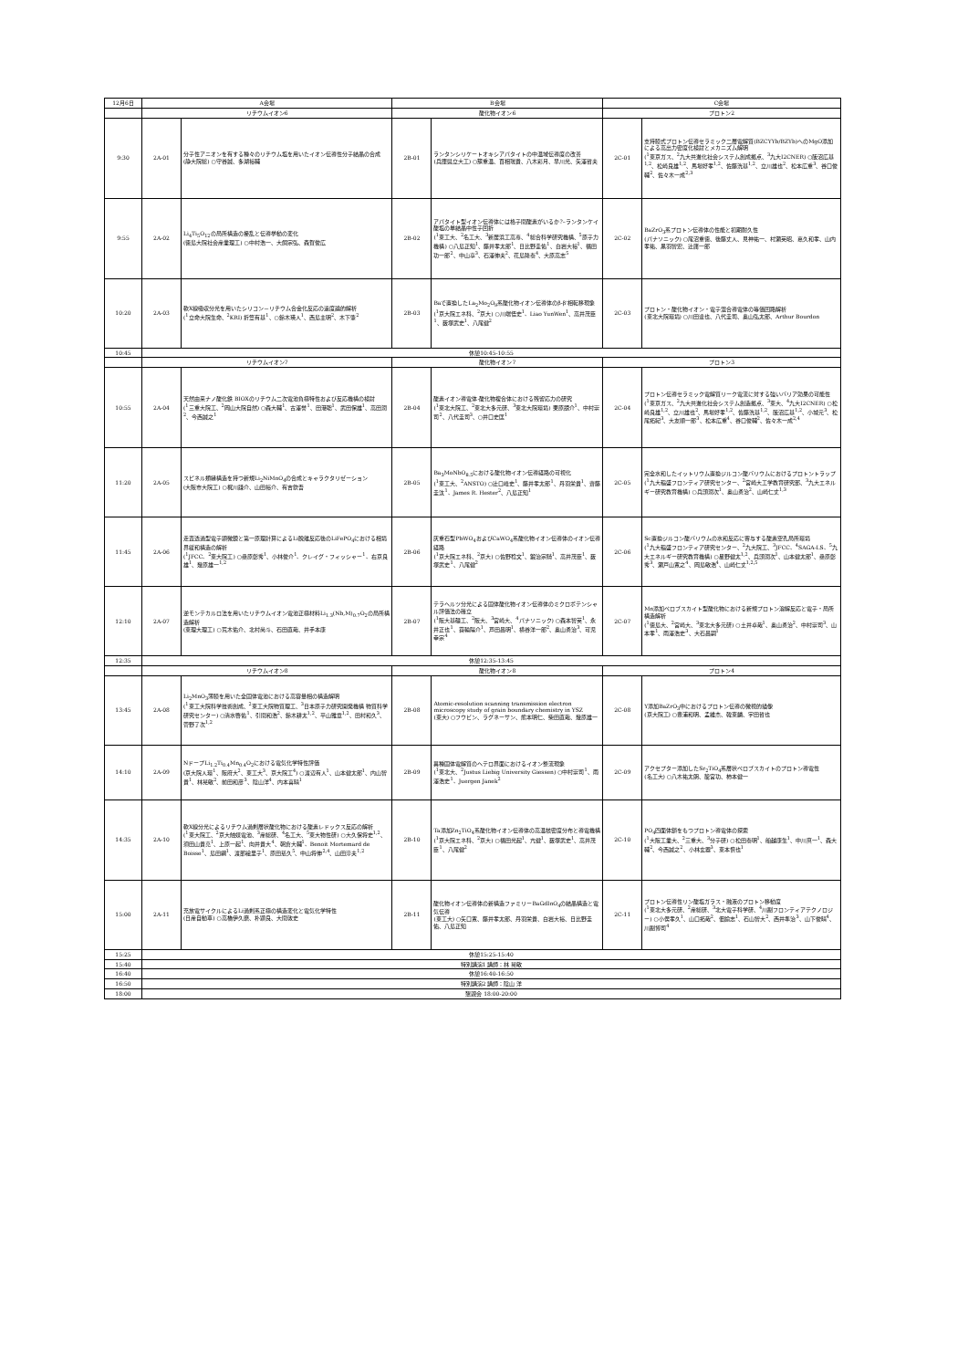| 12月6日 | A会場 | | B会場 | | C会場 | |
| --- | --- | --- | --- | --- | --- | --- |
| | リチウムイオン6 | | 酸化物イオン6 | | プロトン2 | |
| 9:30 | 2A-01 | 分子性アニオンを有する種々のリチウム塩を用いたイオン伝導性分子結晶の合成 (静大院総) ○守谷誠、多湖裕輔 | 2B-01 | ランタンシリケートオキシアパタイトの中温域伝導度の改善 (兵庫県立大工) ○籏重温、百相瑞貴、八木彩月、早川光、矢澤哲夫 | 2C-01 | 支持膜式プロトン伝導セラミック二層電解質(BZCYYb/BZYb)へのMgO添加による高出力密度化検討とメカニズム解明 (<sup>1</sup>東京ガス、<sup>2</sup>九大共進化社会システム創成拠点、<sup>3</sup>九大I2CNER) ○飯沼広基<sup>1,2</sup>、松崎良雄<sup>1,2</sup>、馬場好孝<sup>1,2</sup>、佐藤洸基<sup>1,2</sup>、立川雄也<sup>2</sup>、松本広重<sup>3</sup>、谷口俊輔<sup>2</sup>、佐々木一成<sup>2,3</sup> |
| 9:55 | 2A-02 | Li<sub>4</sub>Ti<sub>5</sub>O<sub>12</sub>の局所構造の擾乱と伝導挙動の変化 (徳島大院社会産業理工) ○中村浩一、大飼宗弘、森賀俊広 | 2B-02 | アパタイト型イオン伝導体には格子間酸素がいるか?–ランタンケイ酸塩の単結晶中性子回折 (<sup>1</sup>東工大、<sup>2</sup>名工大、<sup>3</sup>新居浜工高専、<sup>4</sup>総合科学研究機構、<sup>5</sup>原子力機構) ○八島正知<sup>1</sup>、藤井孝太郎<sup>1</sup>、日比野圭佑<sup>1</sup>、白岩大裕<sup>1</sup>、福田功一郎<sup>2</sup>、中山享<sup>3</sup>、石澤伸夫<sup>2</sup>、花島隆泰<sup>4</sup>、大原高志<sup>5</sup> | 2C-02 | BaZrO<sub>3</sub>系プロトン伝導体の性能と初期耐久性 (パナソニック) ○尾沼重徳、後藤丈人、見神祐一、村瀬英昭、嘉久和孝、山内孝祐、黒羽智宏、辻庸一郎 |
| 10:20 | 2A-03 | 軟X線吸収分光を用いたシリコン－リチウム合金化反応の速度論的解析 (<sup>1</sup>立命大院生命、<sup>2</sup>KRI) 折笠有基<sup>1</sup>、○鈴木瑛人<sup>1</sup>、西島主明<sup>2</sup>、木下肇<sup>2</sup> | 2B-03 | Baで置換したLa<sub>2</sub>Mo<sub>2</sub>O<sub>9</sub>系酸化物イオン伝導体のβ-β'相転移現象 (<sup>1</sup>京大院エネ科、<sup>2</sup>京大) ○川端悟史<sup>1</sup>、Liao YunWen<sup>1</sup>、高井茂臣<sup>1</sup>、薮塚武史<sup>1</sup>、八尾健<sup>2</sup> | 2C-03 | プロトン・酸化物イオン・電子混合導電体の等価回路解析 (東北大院環境) ○川田達也、八代圭司、奥山弘太郎、Arthur Bourdon |
| 10:45 | 休憩10:45-10:55 | | | | | |
| | リチウムイオン7 | | 酸化物イオン7 | | プロトン3 | |
| 10:55 | 2A-04 | 天然由来ナノ酸化鉄 BIOXのリチウム二次電池負極特性および反応機構の検討 (<sup>1</sup>三重大院工、<sup>2</sup>岡山大院自然) ○森大輔<sup>1</sup>、古澤誉<sup>1</sup>、田港聡<sup>1</sup>、武田保雄<sup>1</sup>、高田潤<sup>2</sup>、今西誠之<sup>1</sup> | 2B-04 | 酸素イオン導電体-酸化物複合体における残留応力の研究 (<sup>1</sup>東北大院工、<sup>2</sup>東北大多元研、<sup>3</sup>東北大院環境) 栗原諒介<sup>1</sup>、中村崇司<sup>2</sup>、八代圭司<sup>3</sup>、○井口史匡<sup>1</sup> | 2C-04 | プロトン伝導セラミック電解質リーク電流に対する強いバリア効果の可能性 (<sup>1</sup>東京ガス、<sup>2</sup>九大共進化社会システム創造拠点、<sup>3</sup>東大、<sup>4</sup>九大I2CNER) ○松崎良雄<sup>1,2</sup>、立川雄也<sup>2</sup>、馬場好孝<sup>1,2</sup>、佐藤洸基<sup>1,2</sup>、飯沼広基<sup>1,2</sup>、小城元<sup>3</sup>、松尾拓紀<sup>3</sup>、大友順一郎<sup>3</sup>、松本広重<sup>4</sup>、谷口俊輔<sup>2</sup>、佐々木一成<sup>2,4</sup> |
| 11:20 | 2A-05 | スピネル類縁構造を持つ新規Li<sub>2</sub>NiMnO<sub>4</sub>の合成とキャラクタリゼーション (大阪市大院工) ○梶川謙介、山田裕介、有吉欽吾 | 2B-05 | Ba<sub>3</sub>MoNbO<sub>8.5</sub>における酸化物イオン伝導経路の可視化 (<sup>1</sup>東工大、<sup>2</sup>ANSTO) ○辻口峰史<sup>1</sup>、藤井孝太郎<sup>1</sup>、丹羽栄貴<sup>1</sup>、齋藤圭汰<sup>1</sup>、James R. Hester<sup>2</sup>、八島正知<sup>1</sup> | 2C-05 | 完全水和したイットリウム置換ジルコン酸バリウムにおけるプロトントラップ (<sup>1</sup>九大稲盛フロンティア研究センター、<sup>2</sup>宮崎大工学教育研究部、<sup>3</sup>九大エネルギー研究教育機構) ○兵頭潤次<sup>1</sup>、奥山勇治<sup>2</sup>、山崎仁丈<sup>1,3</sup> |
| 11:45 | 2A-06 | 走査透過型電子顕微鏡と第一原理計算によるLi脱離反応後のLiFePO<sub>4</sub>における相境界緩和構造の解析 (<sup>1</sup>JFCC、<sup>2</sup>東大院工) ○桑原彰秀<sup>1</sup>、小林俊介<sup>1</sup>、クレイグ・フィッシャー<sup>1</sup>、右京良雄<sup>1</sup>、幾原雄一<sup>1,2</sup> | 2B-06 | 灰重石型PbWO<sub>4</sub>およびCaWO<sub>4</sub>系酸化物イオン伝導体のイオン伝導経路 (<sup>1</sup>京大院エネ科、<sup>2</sup>京大) ○佐野稔文<sup>1</sup>、鍛治宗騎<sup>1</sup>、高井茂臣<sup>1</sup>、薮塚武史<sup>1</sup>、八尾健<sup>2</sup> | 2C-06 | Sc置換ジルコン酸バリウムの水和反応に寄与する酸素空孔局所環境 (<sup>1</sup>九大稲盛フロンティア研究センター、<sup>2</sup>九大院工、<sup>3</sup>JFCC、<sup>4</sup>SAGA-LS、<sup>5</sup>九大エネルギー研究教育機構) ○星野健太<sup>1,2</sup>、兵頭潤次<sup>1</sup>、山本健太郎<sup>1</sup>、桑原彰秀<sup>3</sup>、瀬戸山寛之<sup>4</sup>、岡島敏浩<sup>4</sup>、山崎仁丈<sup>1,2,5</sup> |
| 12:10 | 2A-07 | 逆モンテカルロ法を用いたリチウムイオン電池正極材料Li<sub>1.3</sub>(Nb,M)<sub>0.7</sub>O<sub>2</sub>の局所構造解析 (東理大理工) ○荒木佑介、北村尚斗、石田直哉、井手本康 | 2B-07 | テラヘルツ分光による固体酸化物イオン伝導体のミクロポテンシャル評価法の確立 (<sup>1</sup>阪大基礎工、<sup>2</sup>阪大、<sup>3</sup>宮崎大、<sup>4</sup>パナソニック) ○森本智英<sup>1</sup>、永井正也<sup>1</sup>、蓑輪陽介<sup>1</sup>、芦田昌明<sup>1</sup>、横谷洋一郎<sup>2</sup>、奥山勇治<sup>3</sup>、可児幸宗<sup>4</sup> | 2C-07 | Mn添加ペロブスカイト型酸化物における新規プロトン溶解反応と電子・局所構造解析 (<sup>1</sup>徳島大、<sup>2</sup>宮崎大、<sup>3</sup>東北大多元研) ○土井卓哉<sup>1</sup>、奥山勇治<sup>2</sup>、中村崇司<sup>3</sup>、山本孝<sup>1</sup>、雨澤浩史<sup>3</sup>、大石昌嗣<sup>1</sup> |
| 12:35 | 休憩12:35-13:45 | | | | | |
| | リチウムイオン8 | | 酸化物イオン8 | | プロトン4 | |
| 13:45 | 2A-08 | Li<sub>2</sub>MnO<sub>3</sub>薄膜を用いた全固体電池における高容量相の構造解明 (<sup>1</sup>東工大院科学技術創成、<sup>2</sup>東工大院物質理工、<sup>3</sup>日本原子力研究開発機構 物質科学研究センター) ○清水啓佑<sup>1</sup>、引間和浩<sup>2</sup>、鈴木耕太<sup>1,2</sup>、平山雅章<sup>1,2</sup>、田村和久<sup>3</sup>、菅野了次<sup>1,2</sup> | 2B-08 | Atomic-resolution scanning transmission electron microscopy study of grain boundary chemistry in YSZ (東大) ○フウビン、ラグネーサン、熊本明仁、柴田直哉、幾原雄一 | 2C-08 | Y添加BaZrO<sub>3</sub>中におけるプロトン伝導の微視的描像 (京大院工) ○豊浦和明、孟維杰、韓東麟、宇田哲也 |
| 14:10 | 2A-09 | NドープLi<sub>1.2</sub>Ti<sub>0.4</sub>Mn<sub>0.4</sub>O<sub>2</sub>における電気化学特性評価 (京大院人環<sup>1</sup>、阪府大<sup>2</sup>、東工大<sup>3</sup>、京大院工<sup>4</sup>) ○渡辺有人<sup>1</sup>、山本健太郎<sup>1</sup>、内山智貴<sup>1</sup>、林晃敏<sup>2</sup>、前田和彦<sup>3</sup>、陰山洋<sup>4</sup>、内本喜晴<sup>1</sup> | 2B-09 | 異種固体電解質のヘテロ界面におけるイオン整流現象 (<sup>1</sup>東北大、<sup>2</sup>Justus Liebig University Giessen) ○中村崇司<sup>1</sup>、雨澤浩史<sup>1</sup>、Juergen Janek<sup>2</sup> | 2C-09 | アクセプター添加したSr<sub>2</sub>TiO<sub>4</sub>系層状ペロブスカイトのプロトン導電性 (名工大) ○八木祐太朗、籠宮功、柿本健一 |
| 14:35 | 2A-10 | 軟X線分光によるリチウム過剰層状酸化物における酸素レドックス反応の解析 (<sup>1</sup>東大院工、<sup>2</sup>京大触媒電池、<sup>3</sup>産総研、<sup>4</sup>名工大、<sup>5</sup>東大物性研) ○大久保将史<sup>1,2</sup>、須田山貴亮<sup>1</sup>、上原一起<sup>1</sup>、向井貴大<sup>4</sup>、朝倉大輔<sup>1</sup>、Benoit Mortemard de Boisse<sup>1</sup>、島田綱<sup>1</sup>、渡部絵里子<sup>1</sup>、原田慈久<sup>5</sup>、中山将伸<sup>2,4</sup>、山田淳夫<sup>1,2</sup> | 2B-10 | Ta添加Zn<sub>2</sub>TiO<sub>4</sub>系酸化物イオン伝導体の高温核密度分布と導電機構 (<sup>1</sup>京大院エネ科、<sup>2</sup>京大) ○福田光起<sup>1</sup>、亢健<sup>1</sup>、薮塚武史<sup>1</sup>、高井茂臣<sup>1</sup>、八尾健<sup>2</sup> | 2C-10 | PO<sub>4</sub>四面体鎖をもつプロトン導電体の探索 (<sup>1</sup>大阪工業大、<sup>2</sup>三重大、<sup>3</sup>分子研) ○松田泰明<sup>1</sup>、船越康生<sup>1</sup>、中川真一<sup>1</sup>、森大輔<sup>2</sup>、今西誠之<sup>2</sup>、小林玄器<sup>3</sup>、東本慎也<sup>1</sup> |
| 15:00 | 2A-11 | 充放電サイクルによるLi過剰系正極の構造変化と電気化学特性 (日産自動車) ○高橋伊久磨、朴顕良、大間敦史 | 2B-11 | 酸化物イオン伝導体の新構造ファミリーBaGdInO<sub>4</sub>の結晶構造と電気伝導 (東工大) ○矢口寛、藤井孝太郎、丹羽栄貴、白岩大裕、日比野圭佑、八島正知 | 2C-11 | プロトン伝導性リン酸塩ガラス・融液のプロトン移動度 (<sup>1</sup>東北大多元研、<sup>2</sup>産総研、<sup>3</sup>北大電子科学研、<sup>4</sup>川副フロンティアテクノロジー) ○小俣孝久<sup>1</sup>、山口拓哉<sup>2</sup>、佃諭志<sup>1</sup>、石山智大<sup>2</sup>、西井準治<sup>3</sup>、山下俊晴<sup>4</sup>、川副博司<sup>4</sup> |
| 15:25 | 休憩15:25-15:40 | | | | | |
| 15:40 | 特別講演1 講師：林 晃敏 | | | | | |
| 16:40 | 休憩16:40-16:50 | | | | | |
| 16:50 | 特別講演2 講師：陰山 洋 | | | | | |
| 18:00 | 懇親会 18:00-20:00 | | | | | |